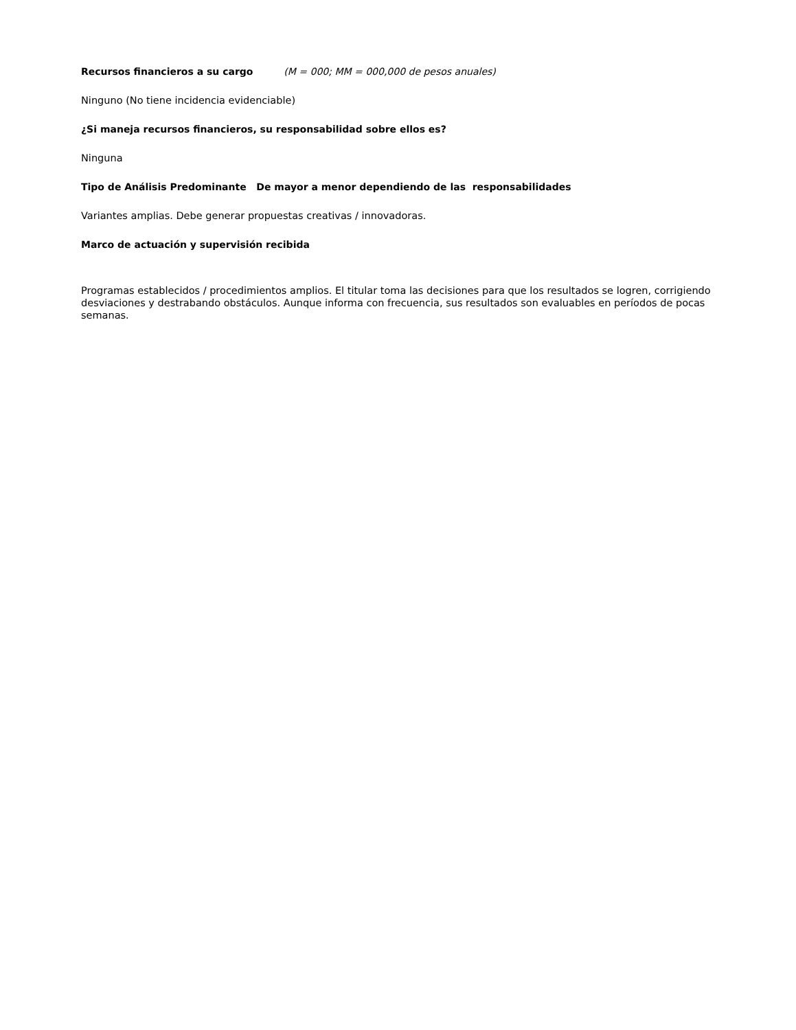Recursos financieros a su cargo (M = 000; MM = 000,000 de pesos anuales)
Ninguno (No tiene incidencia evidenciable)
¿Si maneja recursos financieros, su responsabilidad sobre ellos es?
Ninguna
Tipo de Análisis Predominante De mayor a menor dependiendo de las responsabilidades
Variantes amplias. Debe generar propuestas creativas / innovadoras.
Marco de actuación y supervisión recibida
Programas establecidos / procedimientos amplios. El titular toma las decisiones para que los resultados se logren, corrigiendo desviaciones y destrabando obstáculos. Aunque informa con frecuencia, sus resultados son evaluables en períodos de pocas semanas.